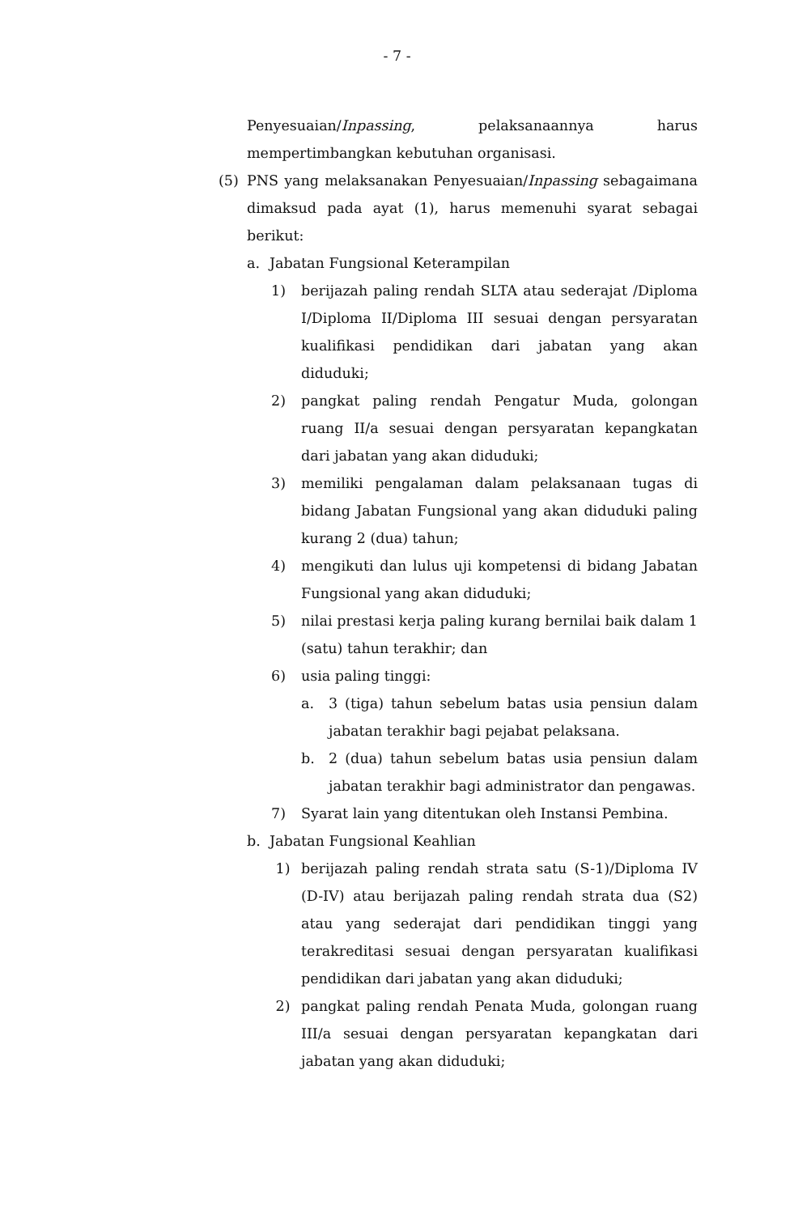- 7 -
Penyesuaian/Inpassing, pelaksanaannya harus mempertimbangkan kebutuhan organisasi.
(5) PNS yang melaksanakan Penyesuaian/Inpassing sebagaimana dimaksud pada ayat (1), harus memenuhi syarat sebagai berikut:
a. Jabatan Fungsional Keterampilan
1) berijazah paling rendah SLTA atau sederajat /Diploma I/Diploma II/Diploma III sesuai dengan persyaratan kualifikasi pendidikan dari jabatan yang akan diduduki;
2) pangkat paling rendah Pengatur Muda, golongan ruang II/a sesuai dengan persyaratan kepangkatan dari jabatan yang akan diduduki;
3) memiliki pengalaman dalam pelaksanaan tugas di bidang Jabatan Fungsional yang akan diduduki paling kurang 2 (dua) tahun;
4) mengikuti dan lulus uji kompetensi di bidang Jabatan Fungsional yang akan diduduki;
5) nilai prestasi kerja paling kurang bernilai baik dalam 1 (satu) tahun terakhir; dan
6) usia paling tinggi:
a. 3 (tiga) tahun sebelum batas usia pensiun dalam jabatan terakhir bagi pejabat pelaksana.
b. 2 (dua) tahun sebelum batas usia pensiun dalam jabatan terakhir bagi administrator dan pengawas.
7) Syarat lain yang ditentukan oleh Instansi Pembina.
b. Jabatan Fungsional Keahlian
1) berijazah paling rendah strata satu (S-1)/Diploma IV (D-IV) atau berijazah paling rendah strata dua (S2) atau yang sederajat dari pendidikan tinggi yang terakreditasi sesuai dengan persyaratan kualifikasi pendidikan dari jabatan yang akan diduduki;
2) pangkat paling rendah Penata Muda, golongan ruang III/a sesuai dengan persyaratan kepangkatan dari jabatan yang akan diduduki;